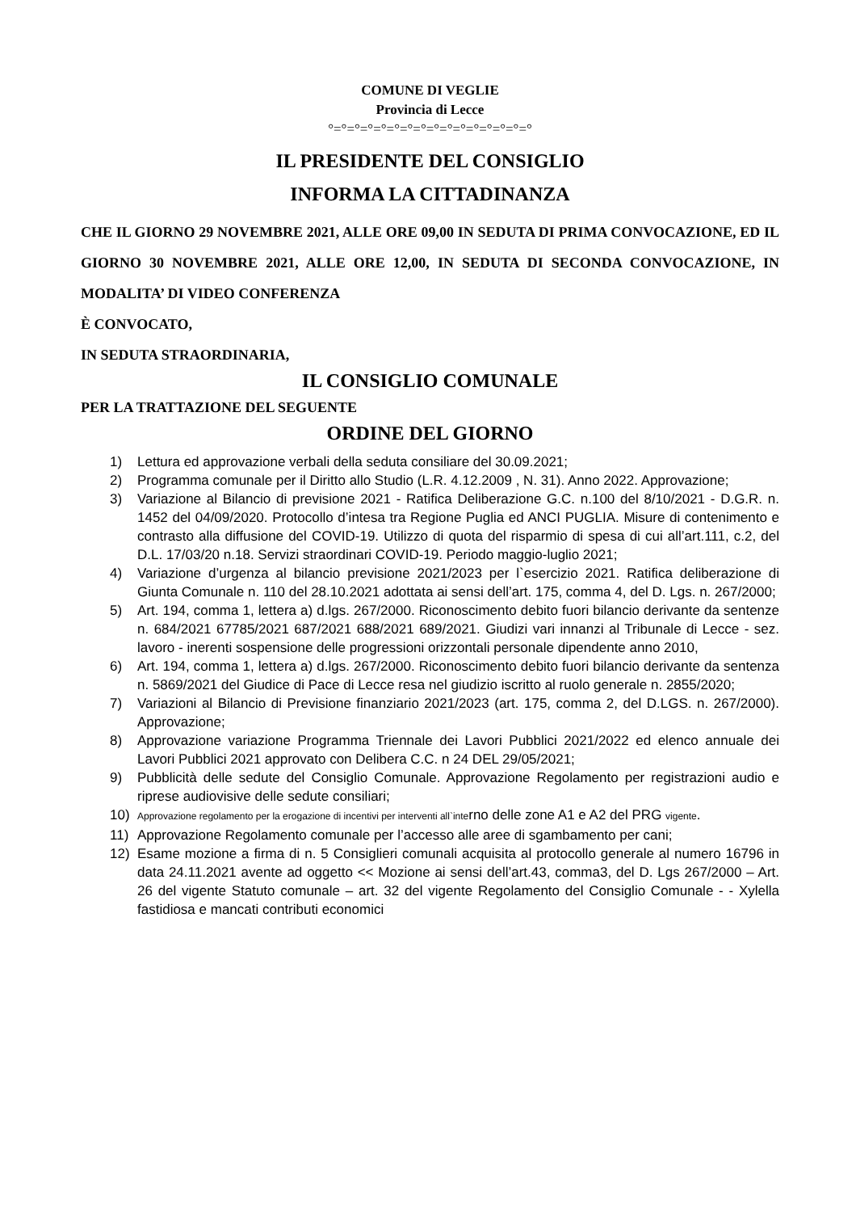COMUNE DI VEGLIE
Provincia di Lecce
°=°=°=°=°=°=°=°=°=°=°=°=°=°=°=°
IL PRESIDENTE DEL CONSIGLIO
INFORMA LA CITTADINANZA
CHE IL GIORNO 29 NOVEMBRE 2021, ALLE ORE 09,00 IN SEDUTA DI PRIMA CONVOCAZIONE, ED IL GIORNO 30 NOVEMBRE 2021, ALLE ORE 12,00, IN SEDUTA DI SECONDA CONVOCAZIONE, IN MODALITA’ DI VIDEO CONFERENZA
È CONVOCATO,
IN SEDUTA STRAORDINARIA,
IL CONSIGLIO COMUNALE
PER LA TRATTAZIONE DEL SEGUENTE
ORDINE DEL GIORNO
1) Lettura ed approvazione verbali della seduta consiliare del 30.09.2021;
2) Programma comunale per il Diritto allo Studio (L.R. 4.12.2009 , N. 31). Anno 2022. Approvazione;
3) Variazione al Bilancio di previsione 2021 - Ratifica Deliberazione G.C. n.100 del 8/10/2021 - D.G.R. n. 1452 del 04/09/2020. Protocollo d’intesa tra Regione Puglia ed ANCI PUGLIA. Misure di contenimento e contrasto alla diffusione del COVID-19. Utilizzo di quota del risparmio di spesa di cui all’art.111, c.2, del D.L. 17/03/20 n.18. Servizi straordinari COVID-19. Periodo maggio-luglio 2021;
4) Variazione d’urgenza al bilancio previsione 2021/2023 per l`esercizio 2021. Ratifica deliberazione di Giunta Comunale n. 110 del 28.10.2021 adottata ai sensi dell’art. 175, comma 4, del D. Lgs. n. 267/2000;
5) Art. 194, comma 1, lettera a) d.lgs. 267/2000. Riconoscimento debito fuori bilancio derivante da sentenze n. 684/2021 67785/2021 687/2021 688/2021 689/2021. Giudizi vari innanzi al Tribunale di Lecce - sez. lavoro - inerenti sospensione delle progressioni orizzontali personale dipendente anno 2010,
6) Art. 194, comma 1, lettera a) d.lgs. 267/2000. Riconoscimento debito fuori bilancio derivante da sentenza n. 5869/2021 del Giudice di Pace di Lecce resa nel giudizio iscritto al ruolo generale n. 2855/2020;
7) Variazioni al Bilancio di Previsione finanziario 2021/2023 (art. 175, comma 2, del D.LGS. n. 267/2000). Approvazione;
8) Approvazione variazione Programma Triennale dei Lavori Pubblici 2021/2022 ed elenco annuale dei Lavori Pubblici 2021 approvato con Delibera C.C. n 24 DEL 29/05/2021;
9) Pubblicità delle sedute del Consiglio Comunale. Approvazione Regolamento per registrazioni audio e riprese audiovisive delle sedute consiliari;
10) Approvazione regolamento per la erogazione di incentivi per interventi all`interno delle zone A1 e A2 del PRG vigente.
11) Approvazione Regolamento comunale per l’accesso alle aree di sgambamento per cani;
12) Esame mozione a firma di n. 5 Consiglieri comunali acquisita al protocollo generale al numero 16796 in data 24.11.2021 avente ad oggetto << Mozione ai sensi dell’art.43, comma3, del D. Lgs 267/2000 – Art. 26 del vigente Statuto comunale – art. 32 del vigente Regolamento del Consiglio Comunale - - Xylella fastidiosa e mancati contributi economici